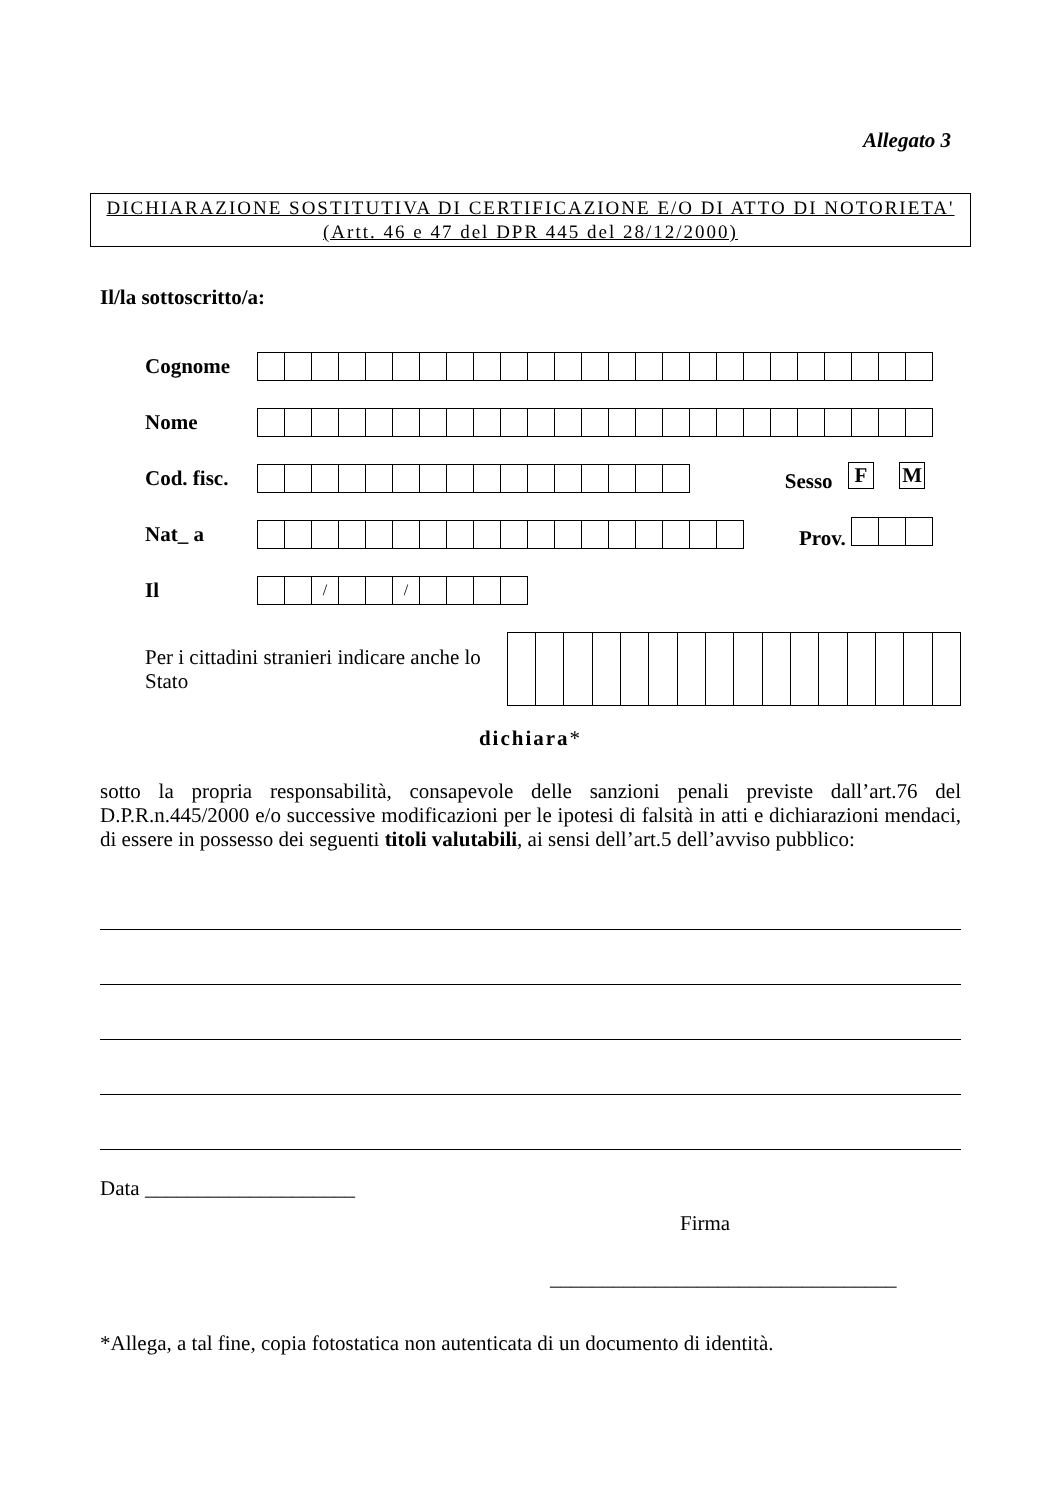Allegato 3
DICHIARAZIONE SOSTITUTIVA DI CERTIFICAZIONE E/O DI ATTO DI NOTORIETA'
(Artt. 46 e 47 del DPR 445 del 28/12/2000)
Il/la sottoscritto/a:
| Cognome | | |
| Nome | | |
| Cod. fisc. | | Sesso / F / / M / |
| Nat_ a | | Prov. |
| Il | / / / / / / / / / / / / / | |
Per i cittadini stranieri indicare anche lo Stato
dichiara*
sotto la propria responsabilità, consapevole delle sanzioni penali previste dall’art.76 del D.P.R.n.445/2000 e/o successive modificazioni per le ipotesi di falsità in atti e dichiarazioni mendaci, di essere in possesso dei seguenti titoli valutabili, ai sensi dell’art.5 dell’avviso pubblico:
Data ____________________
Firma
_________________________________
*Allega, a tal fine, copia fotostatica non autenticata di un documento di identità.